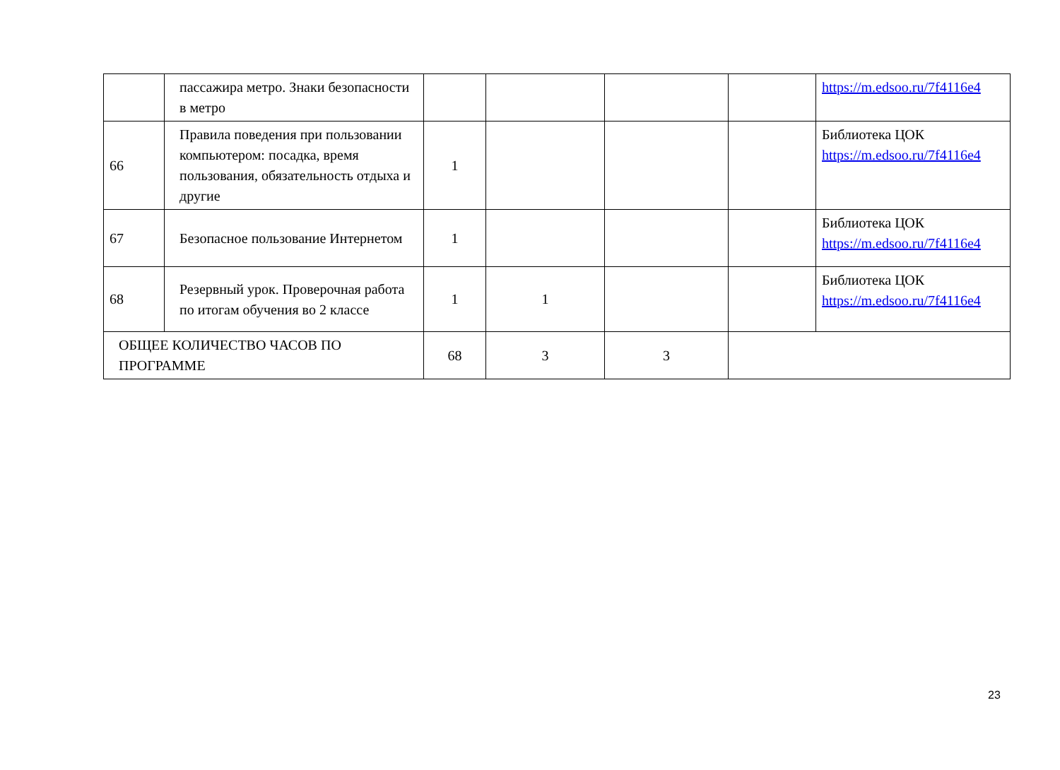| | пассажира метро. Знаки безопасности в метро | | | | | https://m.edsoo.ru/7f4116e4 |
| 66 | Правила поведения при пользовании компьютером: посадка, время пользования, обязательность отдыха и другие | 1 | | | | Библиотека ЦОК https://m.edsoo.ru/7f4116e4 |
| 67 | Безопасное пользование Интернетом | 1 | | | | Библиотека ЦОК https://m.edsoo.ru/7f4116e4 |
| 68 | Резервный урок. Проверочная работа по итогам обучения во 2 классе | 1 | 1 | | | Библиотека ЦОК https://m.edsoo.ru/7f4116e4 |
| ОБЩЕЕ КОЛИЧЕСТВО ЧАСОВ ПО ПРОГРАММЕ | | 68 | 3 | 3 | | |
23